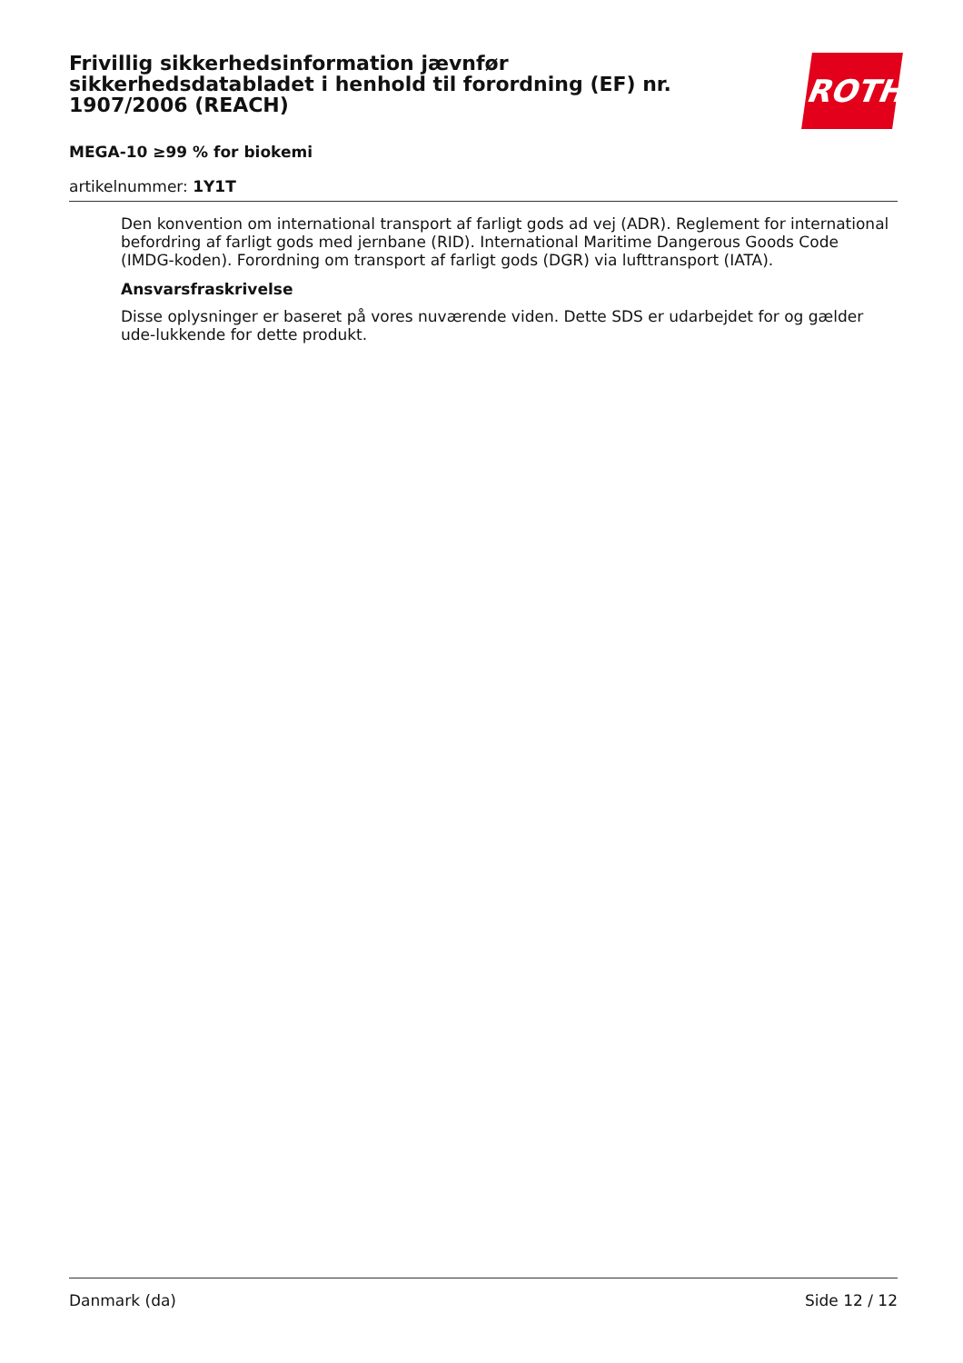Frivillig sikkerhedsinformation jævnfør sikkerhedsdatabladet i henhold til forordning (EF) nr. 1907/2006 (REACH)
ROTH
MEGA-10 ≥99 % for biokemi
artikelnummer: 1Y1T
Den konvention om international transport af farligt gods ad vej (ADR). Reglement for international befordring af farligt gods med jernbane (RID). International Maritime Dangerous Goods Code (IMDG-koden). Forordning om transport af farligt gods (DGR) via lufttransport (IATA).
Ansvarsfraskrivelse
Disse oplysninger er baseret på vores nuværende viden. Dette SDS er udarbejdet for og gælder ude-lukkende for dette produkt.
Danmark (da) Side 12 / 12